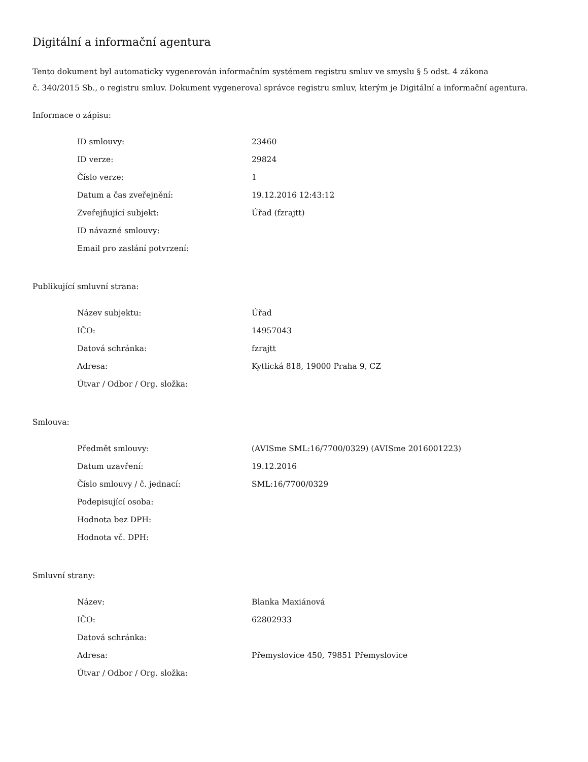Digitální a informační agentura
Tento dokument byl automaticky vygenerován informačním systémem registru smluv ve smyslu § 5 odst. 4 zákona
č. 340/2015 Sb., o registru smluv. Dokument vygeneroval správce registru smluv, kterým je Digitální a informační agentura.
Informace o zápisu:
| ID smlouvy: | 23460 |
| ID verze: | 29824 |
| Číslo verze: | 1 |
| Datum a čas zveřejnění: | 19.12.2016 12:43:12 |
| Zveřejňující subjekt: | Úřad (fzrajtt) |
| ID návazné smlouvy: | |
| Email pro zaslání potvrzení: | |
Publikující smluvní strana:
| Název subjektu: | Úřad |
| IČO: | 14957043 |
| Datová schránka: | fzrajtt |
| Adresa: | Kytlická 818, 19000 Praha 9, CZ |
| Útvar / Odbor / Org. složka: | |
Smlouva:
| Předmět smlouvy: | (AVISme SML:16/7700/0329) (AVISme 2016001223) |
| Datum uzavření: | 19.12.2016 |
| Číslo smlouvy / č. jednací: | SML:16/7700/0329 |
| Podepisující osoba: | |
| Hodnota bez DPH: | |
| Hodnota vč. DPH: | |
Smluvní strany:
| Název: | Blanka Maxiánová |
| IČO: | 62802933 |
| Datová schránka: | |
| Adresa: | Přemyslovice 450, 79851 Přemyslovice |
| Útvar / Odbor / Org. složka: | |